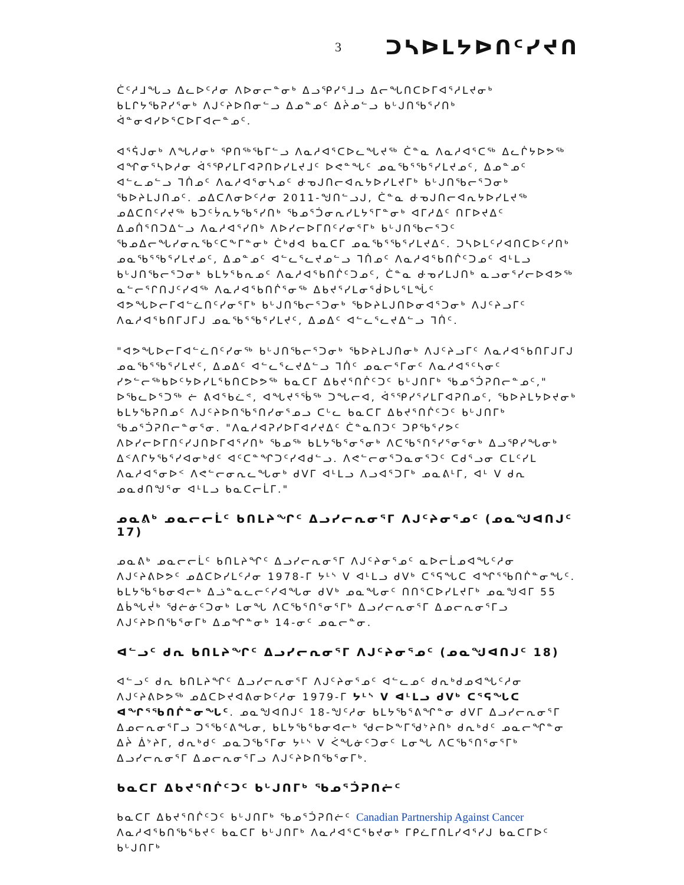3 ᑐᓴᐅᒪᔭᐅᑎᑦᓯᔪᑎ
ᑖᑦᓱᒧᖓᓗ ᐃᓚᐅᑦᓱᓂ ᐱᐅᓂᓕᓐᓂᒃ ᐃᓗᕿᓯᕐᒧᓗ ᐃᓕᖓᑎᑕᐅᒥᐊᕐᓱᒪᔪᓂᒃ ᑲᒪᒋᔭᖃᕈᓯᕐᓂᒃ ᐱᒍᑦᔨᐅᑎᓂᓪᓗ ᐃᓄᓐᓄᑦ ᐃᔩᓄᓪᓗ ᑲᒡᒍᑎᖃᕐᓯᑎᒃ ᐋᓐᓂᐊᓯᐅᕐᑕᐅᒥᐊᓕᓐᓄᑦ.
ᐊᕐᕌᒍᓂᒃ ᐱᖓᓱᓂᒃ ᕿᑎᖅᖃᒥᓪᓗ ᐱᓇᓱᐊᕐᑕᐅᓚᖓᔪᖅ ᑖᓐᓇ ᐱᓇᓱᐊᕐᑕᖅ ᐃᓚᒌᔭᐅᕗᖅ ᐊᖏᓂᕐᓴᐅᓱᓂ ᐋᕐᕿᓯᒪᒥᐊᕈᑎᐅᓯᒪᔪᒧᑦ ᐅᕙᓐᖓᑦ ᓄᓇᖃᕐᖃᕐᓯᒪᔪᓄᑦ, ᐃᓄᓐᓄᑦ ᐊᓪᓚᓄᓪᓗ ᒣᑏᓄᑦ ᐱᓇᓱᐊᕐᓂᓴᓄᑦ ᑻᓀᒍᑎᓕᐊᕆᔭᐅᓯᒪᔪᒥᒃ ᑲᒡᒍᑎᖃᓕᕐᑐᓂᒃ ᖃᐅᔨᒪᒍᑎᓄᑦ. ᓄᐃᑕᐱᓂᐅᑦᓱᓂ 2011-ᖑᑎᓪᓗᒍ, ᑖᓐᓇ ᑻᓀᒍᑎᓕᐊᕆᔭᐅᓯᒪᔪᖅ ᓄᐃᑕᑎᑦᓯᔪᖅ ᑲᑐᑦᔮᕆᔭᖃᕐᓯᑎᒃ ᖃᓄᕐᑑᓂᕆᓯᒪᔭᕐᒥᓐᓂᒃ ᐊᒥᓱᐃᑦ ᑎᒥᐅᔪᐃᑦ ᐃᓄᑏᕐᑎᑐᐃᓪᓗ ᐱᓇᓱᐊᕐᓯᑎᒃ ᐱᐅᓯᓕᐅᒥᑎᑦᓯᓂᕐᒥᒃ ᑲᒡᒍᑎᖃᓕᕐᑐᑦ ᖃᓄᐃᓕᖓᓯᓂᕆᖃᑦᑕᖕᒥᓐᓂᒃ ᑖᒃᑯᐊ ᑲᓇᑕᒥ ᓄᓇᖃᕐᖃᕐᓯᒪᔪᐃᑦ. ᑐᓴᐅᒪᑦᓯᐊᑎᑕᐅᑦᓯᑎᒃ ᓄᓇᖃᕐᖃᕐᓯᒪᔪᓄᑦ, ᐃᓄᓐᓄᑦ ᐊᓪᓚᕐᓚᔪᓄᓪᓗ ᒣᑏᓄᑦ ᐱᓇᓱᐊᕐᑲᑎᒌᑦᑐᓄᑦ ᐊᒻᒪᓗ ᑲᒡᒍᑎᖃᓕᕐᑐᓂᒃ ᑲᒪᔭᕐᑲᕆᓄᑦ ᐱᓇᓱᐊᕐᑲᑎᒌᑦᑐᓄᑦ, ᑖᓐᓇ ᑻᓀᓯᒪᒍᑎᒃ ᓇᓗᓂᕐᓯᓕᐅᐊᕗᖅ ᓇᓪᓕᕐᒋᑎᒍᑦᓯᐊᖅ ᐱᓇᓱᐊᕐᑲᑎᒌᕐᓂᖅ ᐃᑲᔪᕐᓯᒪᓂᕐᑰᐅᒐᕐᒪᖔᑦ ᐊᕗᖓᐅᓕᒥᐊᓪᓛᑎᑦᓯᓂᕐᒥᒃ ᑲᒡᒍᑎᖃᓕᕐᑐᓂᒃ ᖃᐅᔨᒪᒍᑎᐅᓂᐊᕐᑐᓂᒃ ᐱᒍᑦᔨᓗᒥᑦ ᐱᓇᓱᐊᕐᑲᑎᒥᒍᒥᒍ ᓄᓇᖃᕐᖃᕐᓯᒪᔪᑦ, ᐃᓄᐃᑦ ᐊᓪᓚᕐᓚᔪᐃᓪᓗ ᒣᑏᑦ.
"ᐊᕗᖓᐅᓕᒥᐊᓪᓛᑎᑦᓯᓂᖅ ᑲᒡᒍᑎᖃᓕᕐᑐᓂᒃ ᖃᐅᔨᒪᒍᑎᓂᒃ ᐱᒍᑦᔨᓗᒥᑦ ᐱᓇᓱᐊᕐᑲᑎᒥᒍᒥᒍ ᓄᓇᖃᕐᖃᕐᓯᒪᔪᑦ, ᐃᓄᐃᑦ ᐊᓪᓚᕐᓚᔪᐃᓪᓗ ᒣᑏᑦ ᓄᓇᓕᕐᒥᓂᑦ ᐱᓇᓱᐊᕐᑦᓴᓂᑦ ᓯᕗᓪᓕᖅᑲᐅᑦᔭᐅᓯᒪᕐᑲᑎᑕᐅᕗᖅ ᑲᓇᑕᒥ ᐃᑲᔪᕐᑎᒌᑦᑐᑦ ᑲᒡᒍᑎᒥᒃ ᖃᓄᕐᑑᕈᑎᓕᓐᓄᑦ," ᐅᖃᓚᐅᕐᑐᖅ ᓖ ᕕᐊᕐᑲᓛᕝ, ᐊᖓᔪᕐᖄᖅ ᑐᖓᓕᐊ, ᐋᕐᕿᓯᕐᓯᒪᒥᐊᕈᑎᓄᑦ, ᖃᐅᔨᒪᔭᐅᔪᓂᒃ ᑲᒪᔭᖃᕈᑎᓄᑦ ᐱᒍᑦᔨᐅᑎᖃᕐᑎᓯᓂᕐᓄᓗ ᑕᒡᓚ ᑲᓇᑕᒥ ᐃᑲᔪᕐᑎᒌᑦᑐᑦ ᑲᒡᒍᑎᒥᒃ ᖃᓄᕐᑑᕈᑎᓕᓐᓂᕐᓂ. "ᐱᓇᓱᐊᕈᓯᐅᒥᐊᓯᔪᐃᑦ ᑖᓐᓇᑎᑐᑦ ᑐᑭᖃᕐᓯᕗᑦ ᐱᐅᓯᓕᐅᒥᑎᑦᓯᒍᑎᐅᒥᐊᕐᓯᑎᒃ ᖃᓄᖅ ᑲᒪᔭᖃᕐᓂᕐᓂᒃ ᐱᑕᖃᕐᑎᕐᓯᕐᓂᕐᓂᒃ ᐃᓗᕿᓯᖓᓂᒃ ᐃᑉᐱᒋᔭᖃᕐᓯᐊᓂᒃᑯᑦ ᐊᑦᑕᓐᖏᑐᑦᓯᐊᑯᓪᓗ. ᐱᕙᓪᓕᓂᕐᑐᓇᓂᕐᑐᑦ ᑕᑯᕐᓗᓂ ᑕᒪᑦᓯᒪ ᐱᓇᓱᐊᕐᓂᐅᑉ ᐱᕙᓪᓕᓂᕆᓚᖓᓂᒃ ᑯᐯᒥ ᐊᒻᒪᓗ ᐱᓗᐊᕐᑐᒥᒃ ᓄᓇᕕᒻᒥ, ᐊᒻ V ᑯᕆ ᓄᓇᑯᑎᖑᕐᓂ ᐊᒻᒪᓗ ᑲᓇᑕᓕᒫᒥ."
ᓄᓇᕕᒃ ᓄᓇᓕᓕᒫᑦ ᑲᑎᒪᔨᖏᑦ ᐃᓗᓯᓕᕆᓂᕐᒥ ᐱᒍᑦᔨᓂᕐᓄᑦ (ᓄᓇᖑᐊᑎᒍᑦ 17)
ᓄᓇᕕᒃ ᓄᓇᓕᓕᒫᑦ ᑲᑎᒪᔨᖏᑦ ᐃᓗᓯᓕᕆᓂᕐᒥ ᐱᒍᑦᔨᓂᕐᓄᑦ ᓇᐅᓕᒫᓄᐊᖓᑦᓱᓂ ᐱᒍᑦᔨᕕᐅᕗᑦ ᓄᐃᑕᐅᓯᒪᑦᓱᓂ 1978-ᒥ ᔭᒻᔅ V ᐊᒻᒪᓗ ᑯᐯᒃ ᑕᕐᕋᖓᑕ ᐊᖏᕐᖃᑎᒌᓐᓂᖓᑦ. ᑲᒪᔭᖃᕐᑲᓂᐊᓕᒃ ᐃᓘᓐᓇᓚᓕᑦᓯᐊᖓᓂ ᑯᐯᒃ ᓄᓇᖓᓂᑦ ᑎᑎᕐᑕᐅᓯᒪᔪᒥᒃ ᓄᓇᖑᐊᒥ 55 ᐃᑳᖓᔫᒃ ᖁᓖᓃᑦᑐᓂᒃ ᒪᓂᖓ ᐱᑕᖃᕐᑎᕐᓂᕐᒥᒃ ᐃᓗᓯᓕᕆᓂᕐᒥ ᐃᓄᓕᕆᓂᕐᒥᓗ ᐱᒍᑦᔨᐅᑎᖃᕐᓂᒥᒃ ᐃᓄᖏᓐᓂᒃ 14-ᓂᑦ ᓄᓇᓕᓐᓂ.
ᐊᓪᓗᑦ ᑯᕆ ᑲᑎᒪᔨᖏᑦ ᐃᓗᓯᓕᕆᓂᕐᒥ ᐱᒍᑦᔨᓂᕐᓄᑦ (ᓄᓇᖑᐊᑎᒍᑦ 18)
ᐊᓪᓗᑦ ᑯᕆ ᑲᑎᒪᔨᖏᑦ ᐃᓗᓯᓕᕆᓂᕐᒥ ᐱᒍᑦᔨᓂᕐᓄᑦ ᐊᓪᓚᓄᑦ ᑯᕆᒃᑯᓄᐊᖓᑦᓱᓂ ᐱᒍᑦᔨᕕᐅᕗᖅ ᓄᐃᑕᐅᔪᐊᕕᓂᐅᑦᓱᓂ 1979-ᒥ ᔭᒻᔅ V ᐊᒻᒪᓗ ᑯᐯᒃ ᑕᕐᕋᖓᑕ ᐊᖏᕐᖃᑎᒌᓐᓂᖓᑦ. ᓄᓇᖑᐊᑎᒍᑦ 18-ᖑᑦᓱᓂ ᑲᒪᔭᖃᕐᕕᖏᓐᓂ ᑯᐯᒥ ᐃᓗᓯᓕᕆᓂᕐᒥ ᐃᓄᓕᕆᓂᕐᒥᓗ ᑐᕐᖃᑦᕕᖓᓂ, ᑲᒪᔭᖃᕐᑲᓂᐊᓕᒃ ᖁᓕᐅᖕᒥᖁᔾᔨᑎᒃ ᑯᕆᒃᑯᑦ ᓄᓇᓕᖏᓐᓂ ᐃᔩ ᐄᔾᔨᒥ, ᑯᕆᒃᑯᑦ ᓄᓇᑐᖃᕐᒥᓂ ᔭᒻᔅ V ᐹᖓᓃᑦᑐᓂᑦ ᒪᓂᖓ ᐱᑕᖃᕐᑎᕐᓂᕐᒥᒃ ᐃᓗᓯᓕᕆᓂᕐᒥ ᐃᓄᓕᕆᓂᕐᒥᓗ ᐱᒍᑦᔨᐅᑎᖃᕐᓂᒥᒃ.
ᑲᓇᑕᒥ ᐃᑲᔪᕐᑎᒌᑦᑐᑦ ᑲᒡᒍᑎᒥᒃ ᖃᓄᕐᑑᕈᑎᓖᑦ
ᑲᓇᑕᒥ ᐃᑲᔪᕐᑎᒌᑦᑐᑦ ᑲᒡᒍᑎᒥᒃ ᖃᓄᕐᑑᕈᑎᓖᑦ Canadian Partnership Against Cancer ᐱᓇᓱᐊᕐᑲᑎᖃᕐᑲᔪᑦ ᑲᓇᑕᒥ ᑲᒡᒍᑎᒥᒃ ᐱᓇᓱᐊᕐᑕᕐᑲᔪᓂᒃ ᒥᑭᓛᒥᑎᒪᓯᐊᕐᓯᒍ ᑲᓇᑕᒥᐅᑦ ᑲᒡᒍᑎᒥᒃ